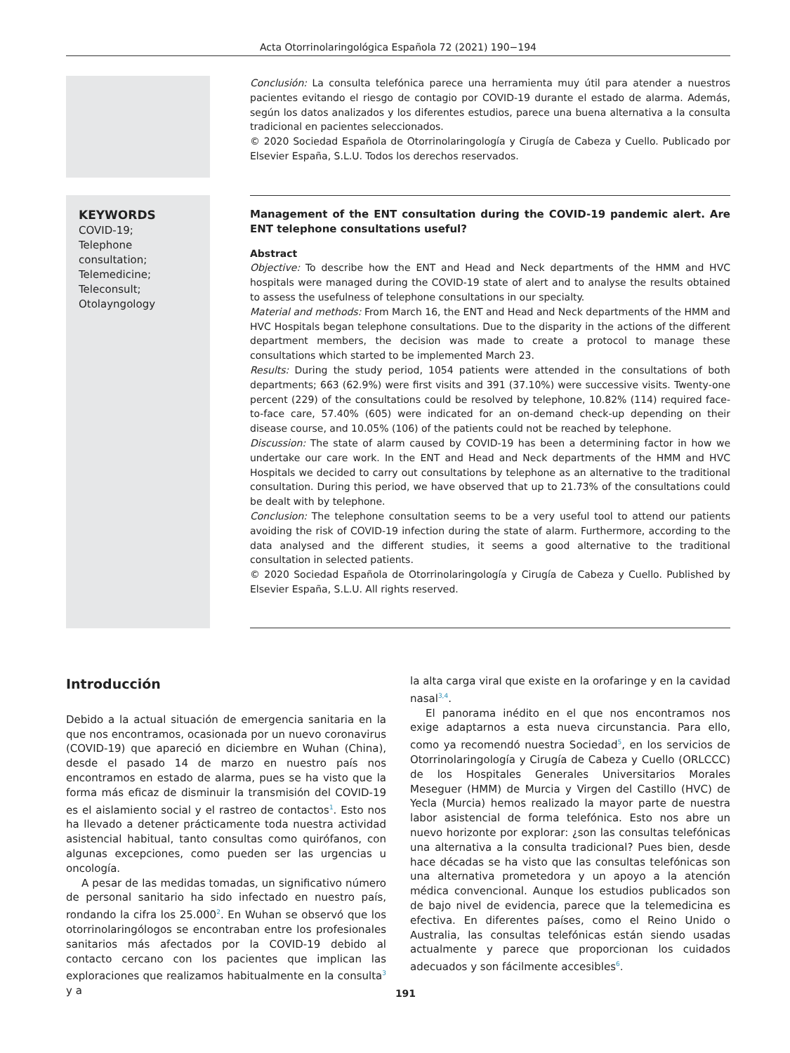Acta Otorrinolaringológica Española 72 (2021) 190−194
Conclusión: La consulta telefónica parece una herramienta muy útil para atender a nuestros pacientes evitando el riesgo de contagio por COVID-19 durante el estado de alarma. Además, según los datos analizados y los diferentes estudios, parece una buena alternativa a la consulta tradicional en pacientes seleccionados.
© 2020 Sociedad Española de Otorrinolaringología y Cirugía de Cabeza y Cuello. Publicado por Elsevier España, S.L.U. Todos los derechos reservados.
KEYWORDS
COVID-19;
Telephone consultation;
Telemedicine;
Teleconsult;
Otolayngology
Management of the ENT consultation during the COVID-19 pandemic alert. Are ENT telephone consultations useful?
Abstract
Objective: To describe how the ENT and Head and Neck departments of the HMM and HVC hospitals were managed during the COVID-19 state of alert and to analyse the results obtained to assess the usefulness of telephone consultations in our specialty.
Material and methods: From March 16, the ENT and Head and Neck departments of the HMM and HVC Hospitals began telephone consultations. Due to the disparity in the actions of the different department members, the decision was made to create a protocol to manage these consultations which started to be implemented March 23.
Results: During the study period, 1054 patients were attended in the consultations of both departments; 663 (62.9%) were first visits and 391 (37.10%) were successive visits. Twenty-one percent (229) of the consultations could be resolved by telephone, 10.82% (114) required face-to-face care, 57.40% (605) were indicated for an on-demand check-up depending on their disease course, and 10.05% (106) of the patients could not be reached by telephone.
Discussion: The state of alarm caused by COVID-19 has been a determining factor in how we undertake our care work. In the ENT and Head and Neck departments of the HMM and HVC Hospitals we decided to carry out consultations by telephone as an alternative to the traditional consultation. During this period, we have observed that up to 21.73% of the consultations could be dealt with by telephone.
Conclusion: The telephone consultation seems to be a very useful tool to attend our patients avoiding the risk of COVID-19 infection during the state of alarm. Furthermore, according to the data analysed and the different studies, it seems a good alternative to the traditional consultation in selected patients.
© 2020 Sociedad Española de Otorrinolaringología y Cirugía de Cabeza y Cuello. Published by Elsevier España, S.L.U. All rights reserved.
Introducción
Debido a la actual situación de emergencia sanitaria en la que nos encontramos, ocasionada por un nuevo coronavirus (COVID-19) que apareció en diciembre en Wuhan (China), desde el pasado 14 de marzo en nuestro país nos encontramos en estado de alarma, pues se ha visto que la forma más eficaz de disminuir la transmisión del COVID-19 es el aislamiento social y el rastreo de contactos<sup>1</sup>. Esto nos ha llevado a detener prácticamente toda nuestra actividad asistencial habitual, tanto consultas como quirófanos, con algunas excepciones, como pueden ser las urgencias u oncología.
A pesar de las medidas tomadas, un significativo número de personal sanitario ha sido infectado en nuestro país, rondando la cifra los 25.000<sup>2</sup>. En Wuhan se observó que los otorrinolaringólogos se encontraban entre los profesionales sanitarios más afectados por la COVID-19 debido al contacto cercano con los pacientes que implican las exploraciones que realizamos habitualmente en la consulta<sup>3</sup> y a
la alta carga viral que existe en la orofaringe y en la cavidad nasal<sup>3,4</sup>.
El panorama inédito en el que nos encontramos nos exige adaptarnos a esta nueva circunstancia. Para ello, como ya recomendó nuestra Sociedad<sup>5</sup>, en los servicios de Otorrinolaringología y Cirugía de Cabeza y Cuello (ORLCCC) de los Hospitales Generales Universitarios Morales Meseguer (HMM) de Murcia y Virgen del Castillo (HVC) de Yecla (Murcia) hemos realizado la mayor parte de nuestra labor asistencial de forma telefónica. Esto nos abre un nuevo horizonte por explorar: ¿son las consultas telefónicas una alternativa a la consulta tradicional? Pues bien, desde hace décadas se ha visto que las consultas telefónicas son una alternativa prometedora y un apoyo a la atención médica convencional. Aunque los estudios publicados son de bajo nivel de evidencia, parece que la telemedicina es efectiva. En diferentes países, como el Reino Unido o Australia, las consultas telefónicas están siendo usadas actualmente y parece que proporcionan los cuidados adecuados y son fácilmente accesibles<sup>6</sup>.
191